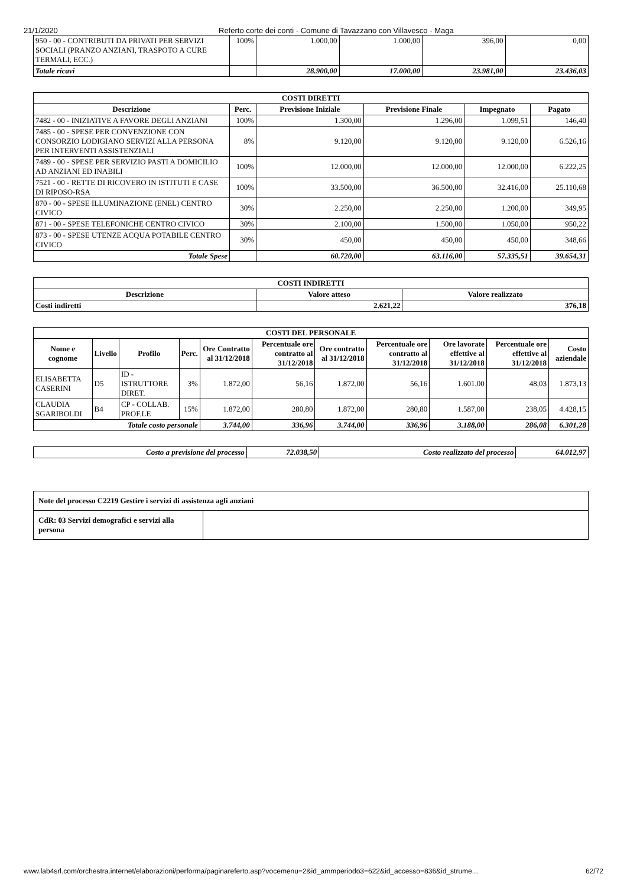21/1/2020 Referto corte dei conti - Comune di Tavazzano con Villavesco - Maga
| 950 - 00 - CONTRIBUTI DA PRIVATI PER SERVIZI SOCIALI (PRANZO ANZIANI, TRASPOTO A CURE TERMALI, ECC.) | 100% | 1.000,00 | 1.000,00 | 396,00 | 0,00 |
| Totale ricavi | | 28.900,00 | 17.000,00 | 23.981,00 | 23.436,03 |
| COSTI DIRETTI | | | | | |
| --- | --- | --- | --- | --- | --- |
| Descrizione | Perc. | Previsione Iniziale | Previsione Finale | Impegnato | Pagato |
| 7482 - 00 - INIZIATIVE A FAVORE DEGLI ANZIANI | 100% | 1.300,00 | 1.296,00 | 1.099,51 | 146,40 |
| 7485 - 00 - SPESE PER CONVENZIONE CON CONSORZIO LODIGIANO SERVIZI ALLA PERSONA PER INTERVENTI ASSISTENZIALI | 8% | 9.120,00 | 9.120,00 | 9.120,00 | 6.526,16 |
| 7489 - 00 - SPESE PER SERVIZIO PASTI A DOMICILIO AD ANZIANI ED INABILI | 100% | 12.000,00 | 12.000,00 | 12.000,00 | 6.222,25 |
| 7521 - 00 - RETTE DI RICOVERO IN ISTITUTI E CASE DI RIPOSO-RSA | 100% | 33.500,00 | 36.500,00 | 32.416,00 | 25.110,68 |
| 870 - 00 - SPESE ILLUMINAZIONE (ENEL) CENTRO CIVICO | 30% | 2.250,00 | 2.250,00 | 1.200,00 | 349,95 |
| 871 - 00 - SPESE TELEFONICHE CENTRO CIVICO | 30% | 2.100,00 | 1.500,00 | 1.050,00 | 950,22 |
| 873 - 00 - SPESE UTENZE ACQUA POTABILE CENTRO CIVICO | 30% | 450,00 | 450,00 | 450,00 | 348,66 |
| Totale Spese | | 60.720,00 | 63.116,00 | 57.335,51 | 39.654,31 |
| COSTI INDIRETTI | | |
| --- | --- | --- |
| Descrizione | Valore atteso | Valore realizzato |
| Costi indiretti | 2.621,22 | 376,18 |
| COSTI DEL PERSONALE | | | | | | | | | | |
| --- | --- | --- | --- | --- | --- | --- | --- | --- | --- | --- |
| Nome e cognome | Livello | Profilo | Perc. | Ore Contratto al 31/12/2018 | Percentuale ore contratto al 31/12/2018 | Ore contratto al 31/12/2018 | Percentuale ore contratto al 31/12/2018 | Ore lavorate effettive al 31/12/2018 | Percentuale ore effettive al 31/12/2018 | Costo aziendale |
| ELISABETTA CASERINI | D5 | ID - ISTRUTTORE DIRET. | 3% | 1.872,00 | 56,16 | 1.872,00 | 56,16 | 1.601,00 | 48,03 | 1.873,13 |
| CLAUDIA SGARIBOLDI | B4 | CP - COLLAB. PROF.LE | 15% | 1.872,00 | 280,80 | 1.872,00 | 280,80 | 1.587,00 | 238,05 | 4.428,15 |
| Totale costo personale | | | | 3.744,00 | 336,96 | 3.744,00 | 336,96 | 3.188,00 | 286,08 | 6.301,28 |
| Costo a previsione del processo | 72.038,50 | Costo realizzato del processo | 64.012,97 |
| Note del processo C2219 Gestire i servizi di assistenza agli anziani | |
| CdR: 03 Servizi demografici e servizi alla persona | |
www.lab4srl.com/orchestra.internet/elaborazioni/performa/paginareferto.asp?vocemenu=2&id_ammperiodo3=622&id_accesso=836&id_strume... 62/72